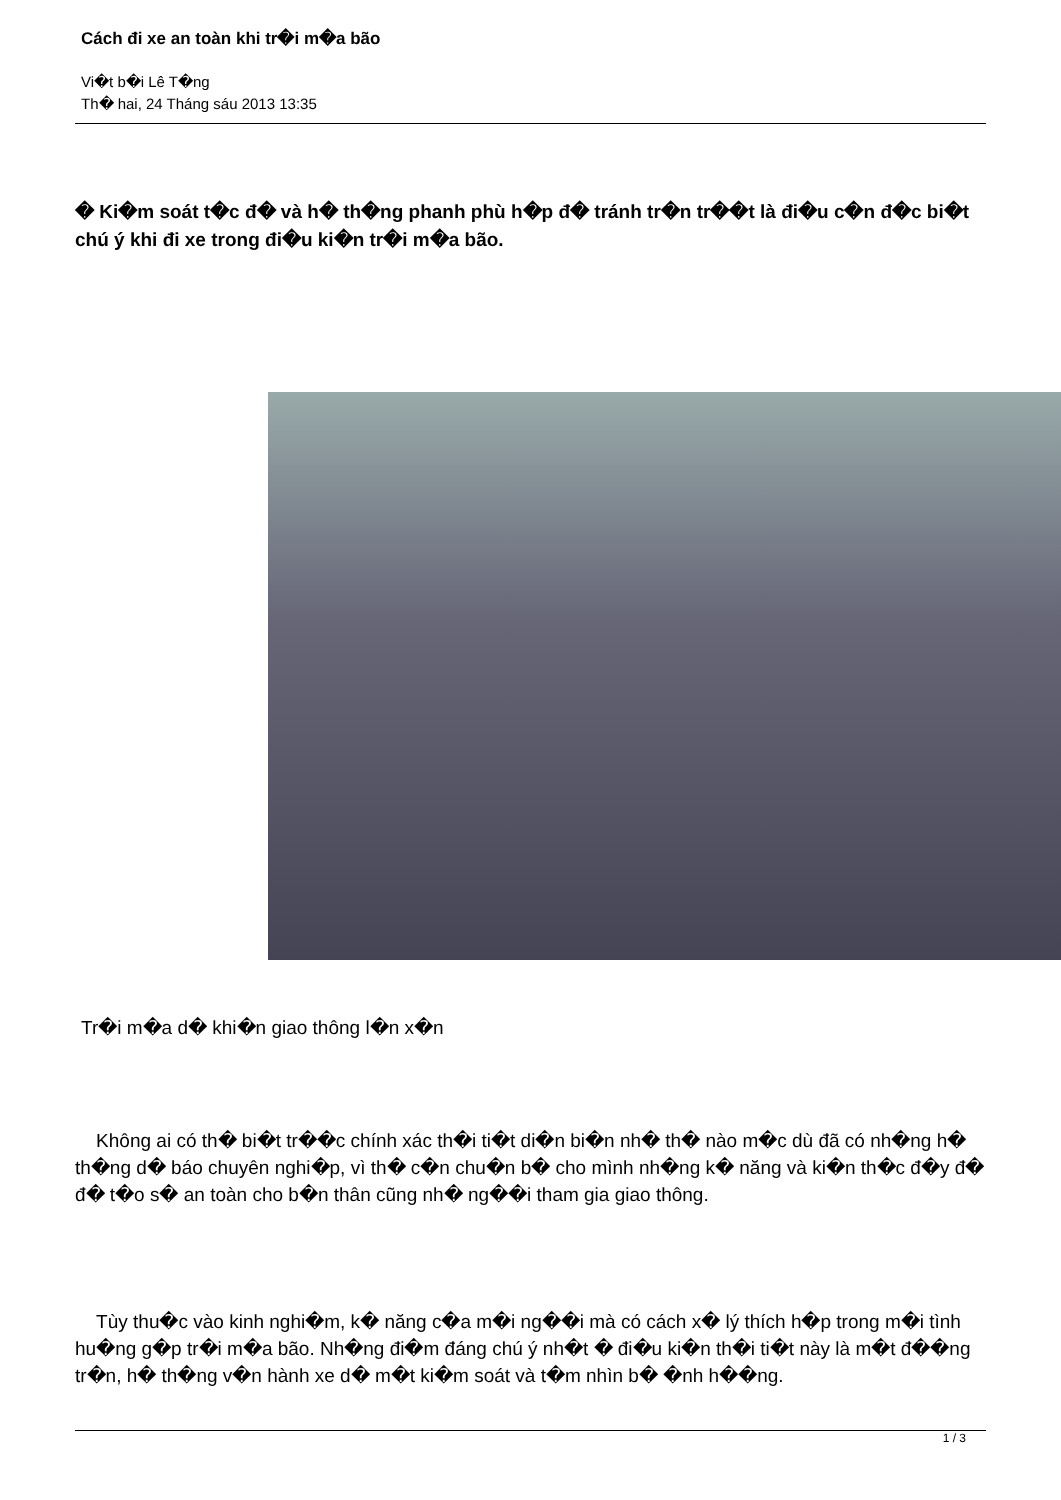Cách đi xe an toàn khi tr�i m�a bão
Vi�t b�i Lê T�ng
Th� hai, 24 Tháng sáu 2013 13:35
� Ki�m soát t�c đ� và h� th�ng phanh phù h�p đ� tránh tr�n tr��t là đi�u c�n đ�c bi�t chú ý khi đi xe trong đi�u ki�n tr�i m�a bão.
Tr�i m�a d� khi�n giao thông l�n x�n
Không ai có th� bi�t tr��c chính xác th�i ti�t di�n bi�n nh� th� nào m�c dù đã có nh�ng h� th�ng d� báo chuyên nghi�p, vì th� c�n chu�n b� cho mình nh�ng k� năng và ki�n th�c đ�y đ� đ� t�o s� an toàn cho b�n thân cũng nh� ng��i tham gia giao thông.
Tùy thu�c vào kinh nghi�m, k� năng c�a m�i ng��i mà có cách x� lý thích h�p trong m�i tình hu�ng g�p tr�i m�a bão. Nh�ng đi�m đáng chú ý nh�t � đi�u ki�n th�i ti�t này là m�t đ��ng tr�n, h� th�ng v�n hành xe d� m�t ki�m soát và t�m nhìn b� �nh h��ng.
1 / 3